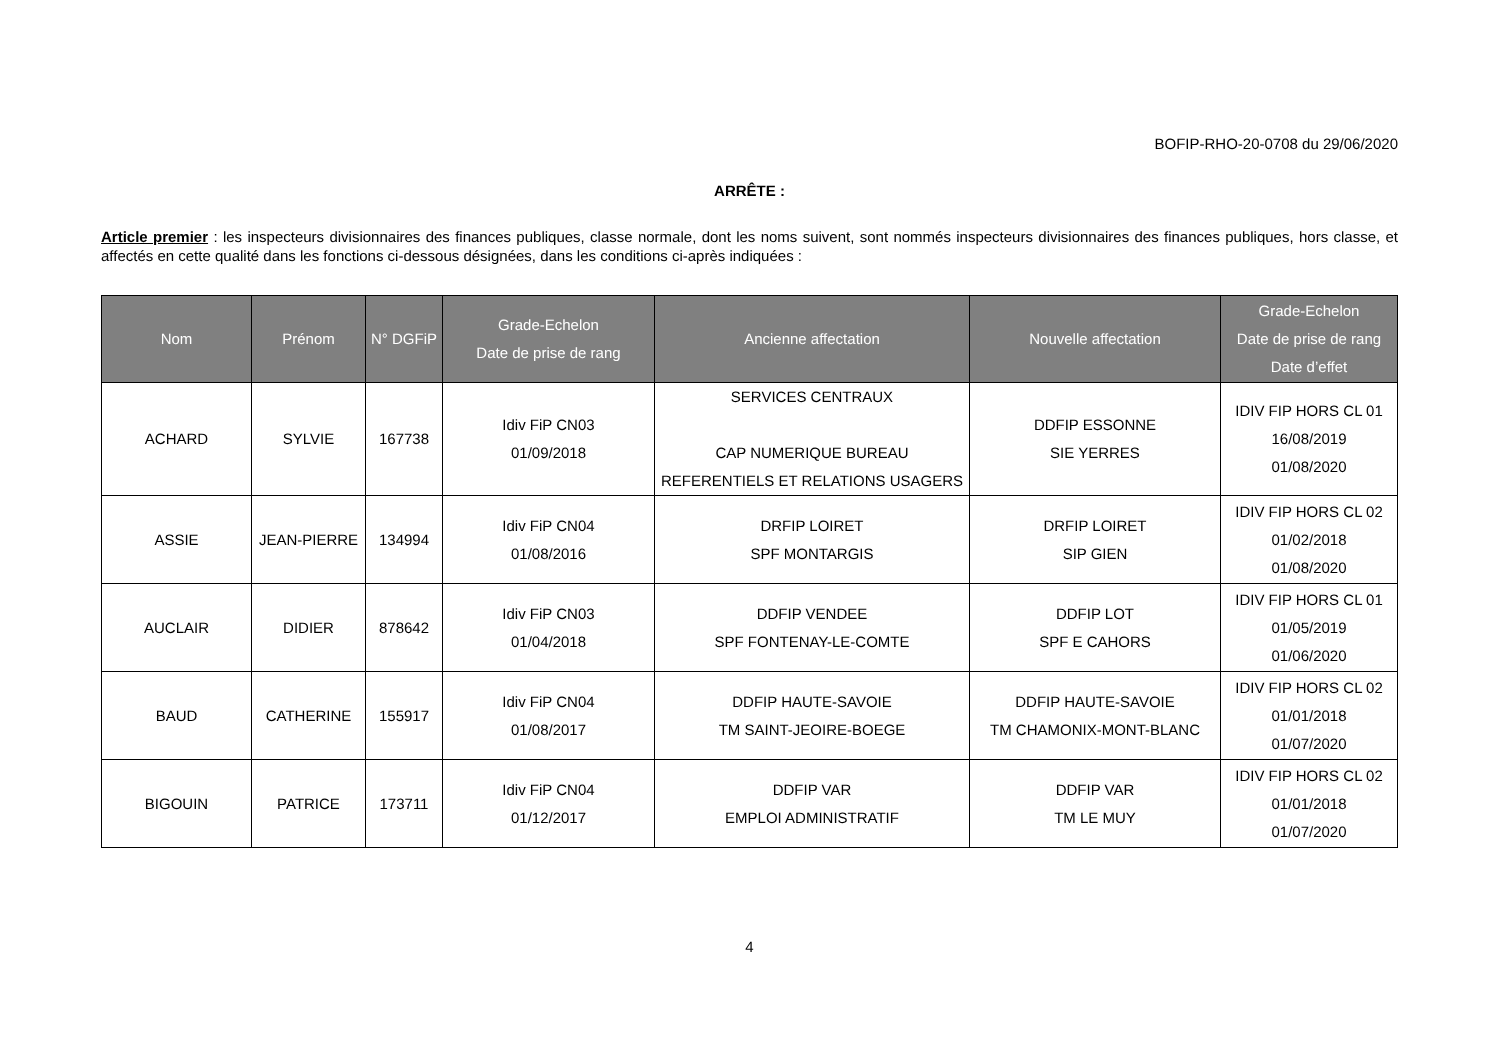BOFIP-RHO-20-0708 du 29/06/2020
ARRÊTE :
Article premier : les inspecteurs divisionnaires des finances publiques, classe normale, dont les noms suivent, sont nommés inspecteurs divisionnaires des finances publiques, hors classe, et affectés en cette qualité dans les fonctions ci-dessous désignées, dans les conditions ci-après indiquées :
| Nom | Prénom | N° DGFiP | Grade-Echelon Date de prise de rang | Ancienne affectation | Nouvelle affectation | Grade-Echelon Date de prise de rang Date d’effet |
| --- | --- | --- | --- | --- | --- | --- |
| ACHARD | SYLVIE | 167738 | Idiv FiP CN03 01/09/2018 | SERVICES CENTRAUX CAP NUMERIQUE BUREAU REFERENTIELS ET RELATIONS USAGERS | DDFIP ESSONNE SIE YERRES | IDIV FIP HORS CL 01 16/08/2019 01/08/2020 |
| ASSIE | JEAN-PIERRE | 134994 | Idiv FiP CN04 01/08/2016 | DRFIP LOIRET SPF MONTARGIS | DRFIP LOIRET SIP GIEN | IDIV FIP HORS CL 02 01/02/2018 01/08/2020 |
| AUCLAIR | DIDIER | 878642 | Idiv FiP CN03 01/04/2018 | DDFIP VENDEE SPF FONTENAY-LE-COMTE | DDFIP LOT SPF E CAHORS | IDIV FIP HORS CL 01 01/05/2019 01/06/2020 |
| BAUD | CATHERINE | 155917 | Idiv FiP CN04 01/08/2017 | DDFIP HAUTE-SAVOIE TM SAINT-JEOIRE-BOEGE | DDFIP HAUTE-SAVOIE TM CHAMONIX-MONT-BLANC | IDIV FIP HORS CL 02 01/01/2018 01/07/2020 |
| BIGOUIN | PATRICE | 173711 | Idiv FiP CN04 01/12/2017 | DDFIP VAR EMPLOI ADMINISTRATIF | DDFIP VAR TM LE MUY | IDIV FIP HORS CL 02 01/01/2018 01/07/2020 |
4